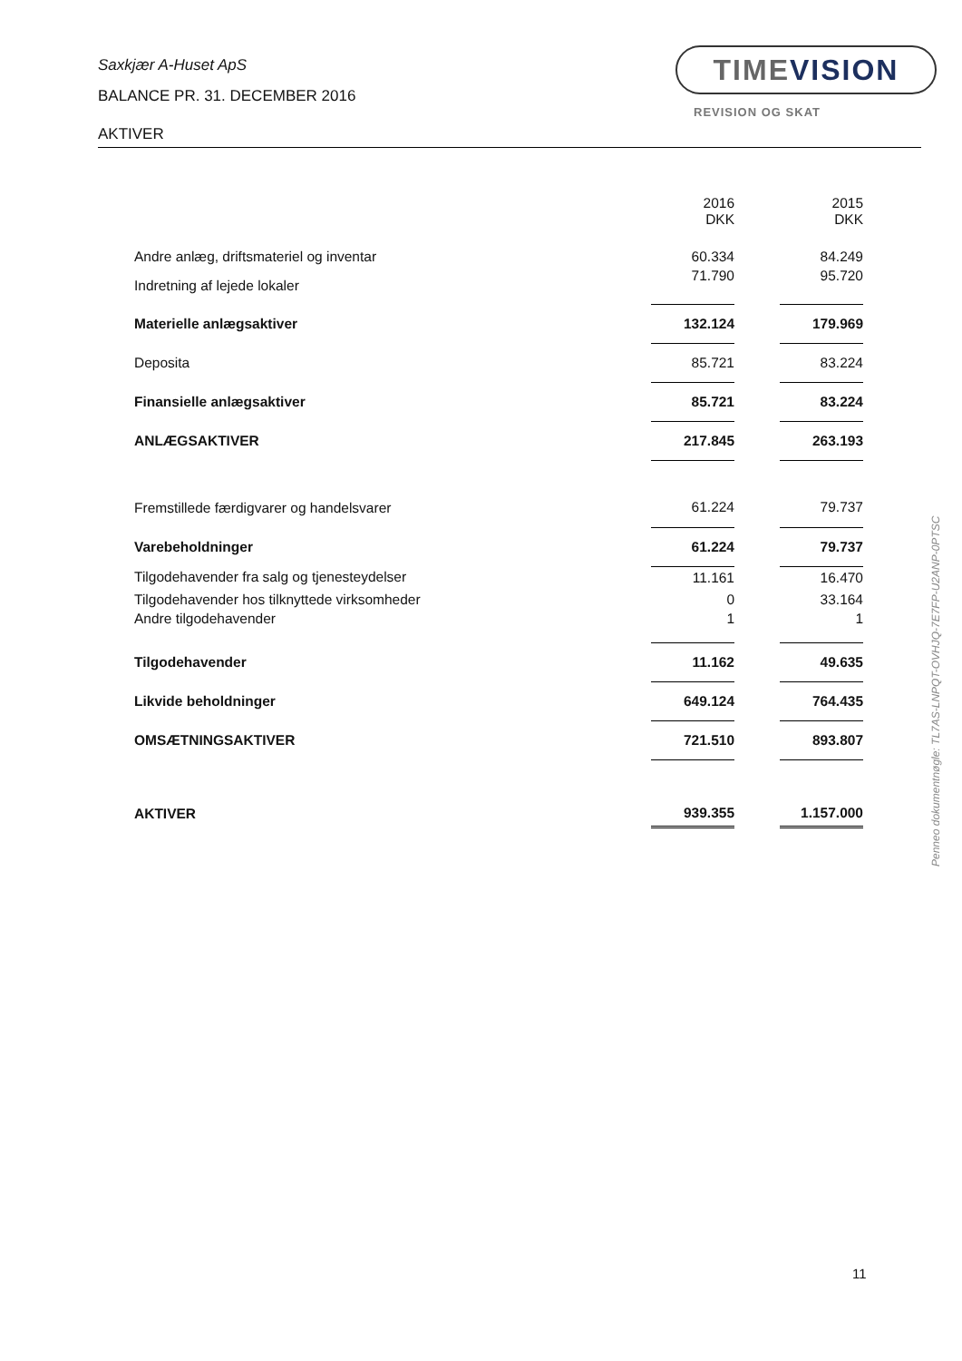Saxkjær A-Huset ApS
BALANCE PR. 31. DECEMBER 2016
AKTIVER
TIMEVISION
REVISION OG SKAT
| | 2016 DKK | | 2015 DKK |
| Andre anlæg, driftsmateriel og inventar | 60.334 | | 84.249 |
| Indretning af lejede lokaler | 71.790 | | 95.720 |
| Materielle anlægsaktiver | 132.124 | | 179.969 |
| Deposita | 85.721 | | 83.224 |
| Finansielle anlægsaktiver | 85.721 | | 83.224 |
| ANLÆGSAKTIVER | 217.845 | | 263.193 |
| Fremstillede færdigvarer og handelsvarer | 61.224 | | 79.737 |
| Varebeholdninger | 61.224 | | 79.737 |
| Tilgodehavender fra salg og tjenesteydelser | 11.161 | | 16.470 |
| Tilgodehavender hos tilknyttede virksomheder | 0 | | 33.164 |
| Andre tilgodehavender | 1 | | 1 |
| Tilgodehavender | 11.162 | | 49.635 |
| Likvide beholdninger | 649.124 | | 764.435 |
| OMSÆTNINGSAKTIVER | 721.510 | | 893.807 |
| AKTIVER | 939.355 | | 1.157.000 |
Penneo dokumentnøgle: TL7AS-LNPQT-OVHJQ-7E7FP-U2ANP-0PTSC
11